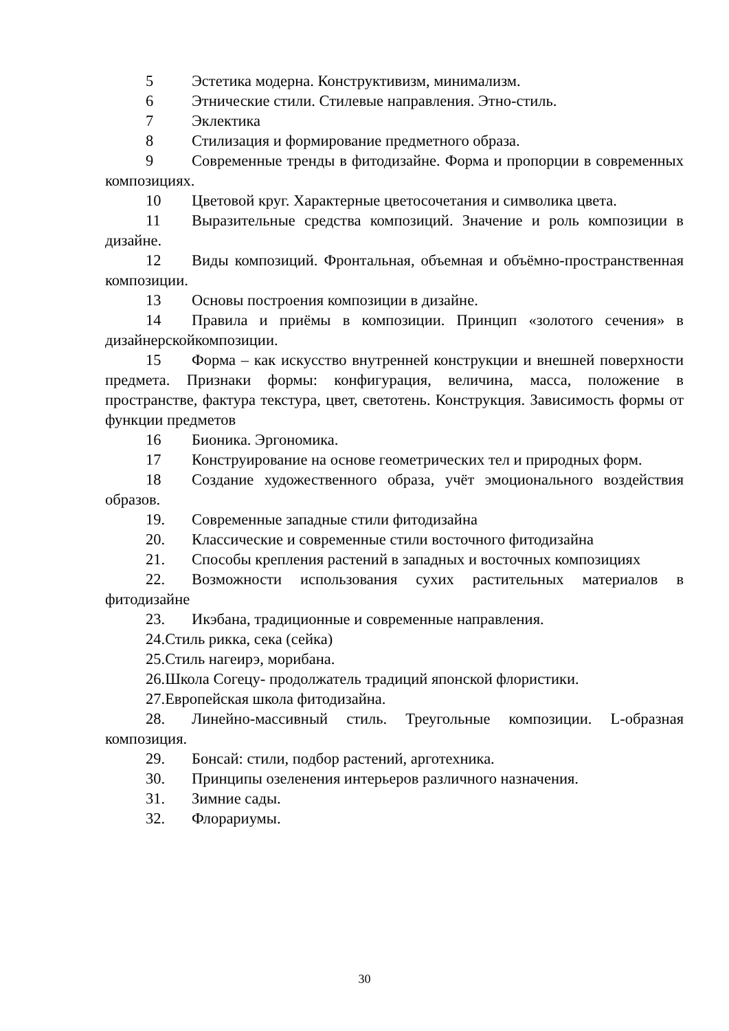5 Эстетика модерна. Конструктивизм, минимализм.
6 Этнические стили. Стилевые направления. Этно-стиль.
7 Эклектика
8 Стилизация и формирование предметного образа.
9 Современные тренды в фитодизайне. Форма и пропорции в современных композициях.
10 Цветовой круг. Характерные цветосочетания и символика цвета.
11 Выразительные средства композиций. Значение и роль композиции в дизайне.
12 Виды композиций. Фронтальная, объемная и объёмно-пространственная композиции.
13 Основы построения композиции в дизайне.
14 Правила и приёмы в композиции. Принцип «золотого сечения» в дизайнерскойкомпозиции.
15 Форма – как искусство внутренней конструкции и внешней поверхности предмета. Признаки формы: конфигурация, величина, масса, положение в пространстве, фактура текстура, цвет, светотень. Конструкция. Зависимость формы от функции предметов
16 Бионика. Эргономика.
17 Конструирование на основе геометрических тел и природных форм.
18 Создание художественного образа, учёт эмоционального воздействия образов.
19. Современные западные стили фитодизайна
20. Классические и современные стили восточного фитодизайна
21. Способы крепления растений в западных и восточных композициях
22. Возможности использования сухих растительных материалов в фитодизайне
23. Икэбана, традиционные и современные направления.
24.Стиль рикка, сека (сейка)
25.Стиль нагеирэ, морибана.
26.Школа Согецу- продолжатель традиций японской флористики.
27.Европейская школа фитодизайна.
28. Линейно-массивный стиль. Треугольные композиции. L-образная композиция.
29. Бонсай: стили, подбор растений, арготехника.
30. Принципы озеленения интерьеров различного назначения.
31. Зимние сады.
32. Флорариумы.
30